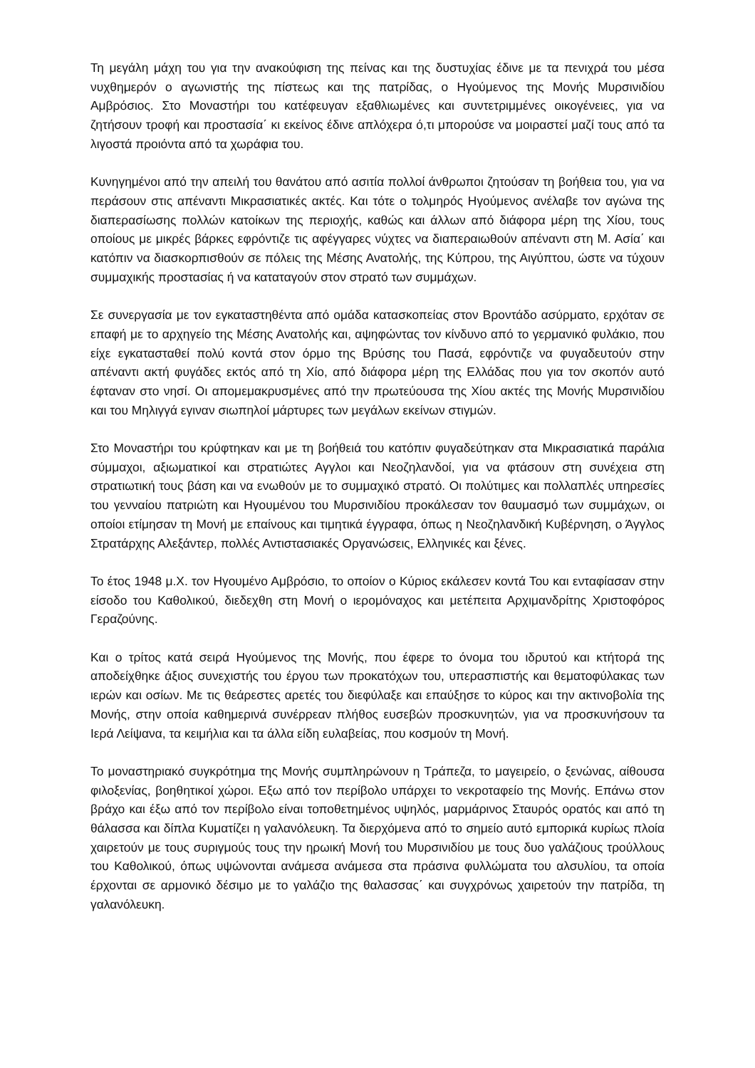Τη μεγάλη μάχη του για την ανακούφιση της πείνας και της δυστυχίας έδινε με τα πενιχρά του μέσα νυχθημερόν ο αγωνιστής της πίστεως και της πατρίδας, ο Ηγούμενος της Μονής Μυρσινιδίου Αμβρόσιος. Στο Μοναστήρι του κατέφευγαν εξαθλιωμένες και συντετριμμένες οικογένειες, για να ζητήσουν τροφή και προστασία΄ κι εκείνος έδινε απλόχερα ό,τι μπορούσε να μοιραστεί μαζί τους από τα λιγοστά προιόντα από τα χωράφια του.
Κυνηγημένοι από την απειλή του θανάτου από ασιτία πολλοί άνθρωποι ζητούσαν τη βοήθεια του, για να περάσουν στις απέναντι Μικρασιατικές ακτές. Και τότε ο τολμηρός Ηγούμενος ανέλαβε τον αγώνα της διαπερασίωσης πολλών κατοίκων της περιοχής, καθώς και άλλων από διάφορα μέρη της Χίου, τους οποίους με μικρές βάρκες εφρόντιζε τις αφέγγαρες νύχτες να διαπεραιωθούν απέναντι στη Μ. Ασία΄ και κατόπιν να διασκορπισθούν σε πόλεις της Μέσης Ανατολής, της Κύπρου, της Αιγύπτου, ώστε να τύχουν συμμαχικής προστασίας ή να καταταγούν στον στρατό των συμμάχων.
Σε συνεργασία με τον εγκαταστηθέντα από ομάδα κατασκοπείας στον Βροντάδο ασύρματο, ερχόταν σε επαφή με το αρχηγείο της Μέσης Ανατολής και, αψηφώντας τον κίνδυνο από το γερμανικό φυλάκιο, που είχε εγκατασταθεί πολύ κοντά στον όρμο της Βρύσης του Πασά, εφρόντιζε να φυγαδευτούν στην απέναντι ακτή φυγάδες εκτός από τη Χίο, από διάφορα μέρη της Ελλάδας που για τον σκοπόν αυτό έφταναν στο νησί. Οι απομεμακρυσμένες από την πρωτεύουσα της Χίου ακτές της Μονής Μυρσινιδίου και του Μηλιγγά εγιναν σιωπηλοί μάρτυρες των μεγάλων εκείνων στιγμών.
Στο Μοναστήρι του κρύφτηκαν και με τη βοήθειά του κατόπιν φυγαδεύτηκαν στα Μικρασιατικά παράλια σύμμαχοι, αξιωματικοί και στρατιώτες Αγγλοι και Νεοζηλανδοί, για να φτάσουν στη συνέχεια στη στρατιωτική τους βάση και να ενωθούν με το συμμαχικό στρατό. Οι πολύτιμες και πολλαπλές υπηρεσίες του γενναίου πατριώτη και Ηγουμένου του Μυρσινιδίου προκάλεσαν τον θαυμασμό των συμμάχων, οι οποίοι ετίμησαν τη Μονή με επαίνους και τιμητικά έγγραφα, όπως η Νεοζηλανδική Κυβέρνηση, ο Άγγλος Στρατάρχης Αλεξάντερ, πολλές Αντιστασιακές Οργανώσεις, Ελληνικές και ξένες.
Το έτος 1948 μ.Χ. τον Ηγουμένο Αμβρόσιο, το οποίον ο Κύριος εκάλεσεν κοντά Του και ενταφίασαν στην είσοδο του Καθολικού, διεδεχθη στη Μονή ο ιερομόναχος και μετέπειτα Αρχιμανδρίτης Χριστοφόρος Γεραζούνης.
Και ο τρίτος κατά σειρά Ηγούμενος της Μονής, που έφερε το όνομα του ιδρυτού και κτήτορά της αποδείχθηκε άξιος συνεχιστής του έργου των προκατόχων του, υπερασπιστής και θεματοφύλακας των ιερών και οσίων. Με τις θεάρεστες αρετές του διεφύλαξε και επαύξησε το κύρος και την ακτινοβολία της Μονής, στην οποία καθημερινά συνέρρεαν πλήθος ευσεβών προσκυνητών, για να προσκυνήσουν τα Ιερά Λείψανα, τα κειμήλια και τα άλλα είδη ευλαβείας, που κοσμούν τη Μονή.
Το μοναστηριακό συγκρότημα της Μονής συμπληρώνουν η Τράπεζα, το μαγειρείο, ο ξενώνας, αίθουσα φιλοξενίας, βοηθητικοί χώροι. Εξω από τον περίβολο υπάρχει το νεκροταφείο της Μονής. Επάνω στον βράχο και έξω από τον περίβολο είναι τοποθετημένος υψηλός, μαρμάρινος Σταυρός ορατός και από τη θάλασσα και δίπλα Κυματίζει η γαλανόλευκη. Τα διερχόμενα από το σημείο αυτό εμπορικά κυρίως πλοία χαιρετούν με τους συριγμούς τους την ηρωική Μονή του Μυρσινιδίου με τους δυο γαλάζιους τρούλλους του Καθολικού, όπως υψώνονται ανάμεσα ανάμεσα στα πράσινα φυλλώματα του αλσυλίου, τα οποία έρχονται σε αρμονικό δέσιμο με το γαλάζιο της θαλασσας΄ και συγχρόνως χαιρετούν την πατρίδα, τη γαλανόλευκη.